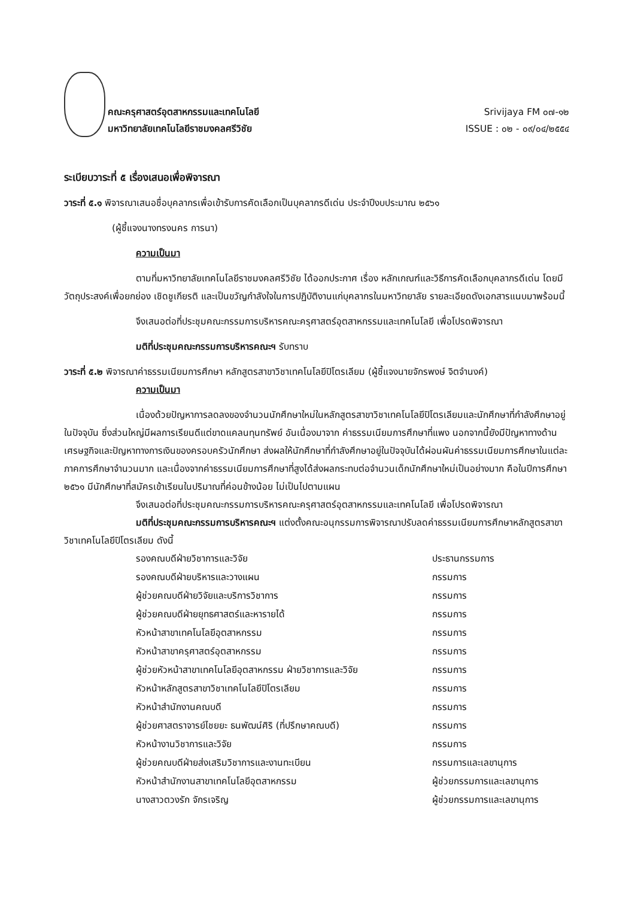คณะครุศาสตร์อุตสาหกรรมและเทคโนโลยี
มหาวิทยาลัยเทคโนโลยีราชมงคลศรีวิชัย
Srivijaya FM ๐๗-๑๒
ISSUE : ๐๒ - ๐๙/๐๔/๒๕๕๔
ระเบียบวาระที่ ๕ เรื่องเสนอเพื่อพิจารณา
วาระที่ ๕.๑ พิจารณาเสนอชื่อบุคลากรเพื่อเข้ารับการคัดเลือกเป็นบุคลากรดีเด่น ประจำปีงบประมาณ ๒๕๖๑
(ผู้ชี้แจงนางทรงนคร การนา)
ความเป็นมา
ตามที่มหาวิทยาลัยเทคโนโลยีราชมงคลศรีวิชัย ได้ออกประกาศ เรื่อง หลักเกณฑ์และวิธีการคัดเลือกบุคลากรดีเด่น โดยมีวัตถุประสงค์เพื่อยกย่อง เชิดชูเกียรติ และเป็นขวัญกำลังใจในการปฏิบัติงานแก่บุคลากรในมหาวิทยาลัย รายละเอียดดังเอกสารแนบมาพร้อมนี้
จึงเสนอต่อที่ประชุมคณะกรรมการบริหารคณะครุศาสตร์อุตสาหกรรมและเทคโนโลยี เพื่อโปรดพิจารณา
มติที่ประชุมคณะกรรมการบริหารคณะฯ รับทราบ
วาระที่ ๕.๒ พิจารณาค่าธรรมเนียมการศึกษา หลักสูตรสาขาวิชาเทคโนโลยีปิโตรเลียม (ผู้ชี้แจงนายจักรพงษ์ จิตจำนงค์)
ความเป็นมา
เนื่องด้วยปัญหาการลดลงของจำนวนนักศึกษาใหม่ในหลักสูตรสาขาวิชาเทคโนโลยีปิโตรเลียมและนักศึกษาที่กำลังศึกษาอยู่ในปัจจุบัน ซึ่งส่วนใหญ่มีผลการเรียนดีแต่ขาดแคลนทุนทรัพย์ อันเนื่องมาจาก ค่าธรรมเนียมการศึกษาที่แพง นอกจากนี้ยังมีปัญหาทางด้านเศรษฐกิจและปัญหาทางการเงินของครอบครัวนักศึกษา ส่งผลให้นักศึกษาที่กำลังศึกษาอยู่ในปัจจุบันได้ผ่อนผันค่าธรรมเนียมการศึกษาในแต่ละภาคการศึกษาจำนวนมาก และเนื่องจากค่าธรรมเนียมการศึกษาที่สูงได้ส่งผลกระทบต่อจำนวนเด็กนักศึกษาใหม่เป็นอย่างมาก คือในปีการศึกษา ๒๕๖๑ มีนักศึกษาที่สมัครเข้าเรียนในปริมาณที่ค่อนข้างน้อย ไม่เป็นไปตามแผน
จึงเสนอต่อที่ประชุมคณะกรรมการบริหารคณะครุศาสตร์อุตสาหกรรมและเทคโนโลยี เพื่อโปรดพิจารณา
มติที่ประชุมคณะกรรมการบริหารคณะฯ แต่งตั้งคณะอนุกรรมการพิจารณาปรับลดค่าธรรมเนียมการศึกษาหลักสูตรสาขาวิชาเทคโนโลยีปิโตรเลียม ดังนี้
| รองคณบดีฝ่ายวิชาการและวิจัย | ประธานกรรมการ |
| รองคณบดีฝ่ายบริหารและวางแผน | กรรมการ |
| ผู้ช่วยคณบดีฝ่ายวิจัยและบริการวิชาการ | กรรมการ |
| ผู้ช่วยคณบดีฝ่ายยุทธศาสตร์และหารายได้ | กรรมการ |
| หัวหน้าสาขาเทคโนโลยีอุตสาหกรรม | กรรมการ |
| หัวหน้าสาขาครุศาสตร์อุตสาหกรรม | กรรมการ |
| ผู้ช่วยหัวหน้าสาขาเทคโนโลยีอุตสาหกรรม ฝ่ายวิชาการและวิจัย | กรรมการ |
| หัวหน้าหลักสูตรสาขาวิชาเทคโนโลยีปิโตรเลียม | กรรมการ |
| หัวหน้าสำนักงานคณบดี | กรรมการ |
| ผู้ช่วยศาสตราจารย์ไชยยะ ธนพัฒน์ศิริ (ที่ปรึกษาคณบดี) | กรรมการ |
| หัวหน้างานวิชาการและวิจัย | กรรมการ |
| ผู้ช่วยคณบดีฝ่ายส่งเสริมวิชาการและงานทะเบียน | กรรมการและเลขานุการ |
| หัวหน้าสำนักงานสาขาเทคโนโลยีอุตสาหกรรม | ผู้ช่วยกรรมการและเลขานุการ |
| นางสาวตวงรัก จักรเจริญ | ผู้ช่วยกรรมการและเลขานุการ |